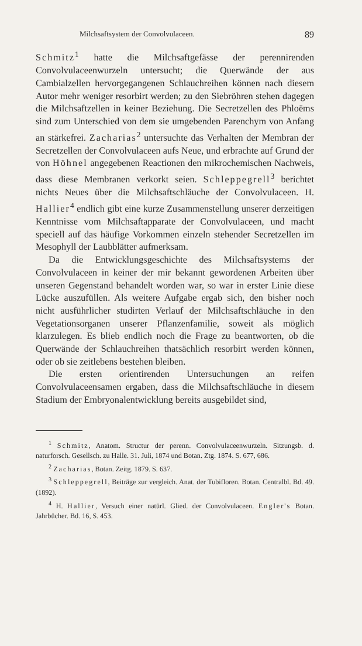Milchsaftsystem der Convolvulaceen. 89
Schmitz<sup>1</sup> hatte die Milchsaftgefässe der perennirenden Convolvulaceenwurzeln untersucht; die Querwände der aus Cambialzellen hervorgegangenen Schlauchreihen können nach diesem Autor mehr weniger resorbirt werden; zu den Siebröhren stehen dagegen die Milchsaftzellen in keiner Beziehung. Die Secretzellen des Phloëms sind zum Unterschied von dem sie umgebenden Parenchym von Anfang an stärkefrei. Zacharias<sup>2</sup> untersuchte das Verhalten der Membran der Secretzellen der Convolvulaceen aufs Neue, und erbrachte auf Grund der von Höhnel angegebenen Reactionen den mikrochemischen Nachweis, dass diese Membranen verkorkt seien. Schleppegrell<sup>3</sup> berichtet nichts Neues über die Milchsaftschläuche der Convolvulaceen. H. Hallier<sup>4</sup> endlich gibt eine kurze Zusammenstellung unserer derzeitigen Kenntnisse vom Milchsaftapparate der Convolvulaceen, und macht speciell auf das häufige Vorkommen einzeln stehender Secretzellen im Mesophyll der Laubblätter aufmerksam.
Da die Entwicklungsgeschichte des Milchsaftsystems der Convolvulaceen in keiner der mir bekannt gewordenen Arbeiten über unseren Gegenstand behandelt worden war, so war in erster Linie diese Lücke auszufüllen. Als weitere Aufgabe ergab sich, den bisher noch nicht ausführlicher studirten Verlauf der Milchsaftschläuche in den Vegetationsorganen unserer Pflanzenfamilie, soweit als möglich klarzulegen. Es blieb endlich noch die Frage zu beantworten, ob die Querwände der Schlauchreihen thatsächlich resorbirt werden können, oder ob sie zeitlebens bestehen bleiben.
Die ersten orientirenden Untersuchungen an reifen Convolvulaceensamen ergaben, dass die Milchsaftschläuche in diesem Stadium der Embryonalentwicklung bereits ausgebildet sind,
<sup>1</sup> Schmitz, Anatom. Structur der perenn. Convolvulaceenwurzeln. Sitzungsb. d. naturforsch. Gesellsch. zu Halle. 31. Juli, 1874 und Botan. Ztg. 1874. S. 677, 686.
<sup>2</sup> Zacharias, Botan. Zeitg. 1879. S. 637.
<sup>3</sup> Schleppegrell, Beiträge zur vergleich. Anat. der Tubifloren. Botan. Centralbl. Bd. 49. (1892).
<sup>4</sup> H. Hallier, Versuch einer natürl. Glied. der Convolvulaceen. Engler's Botan. Jahrbücher. Bd. 16, S. 453.